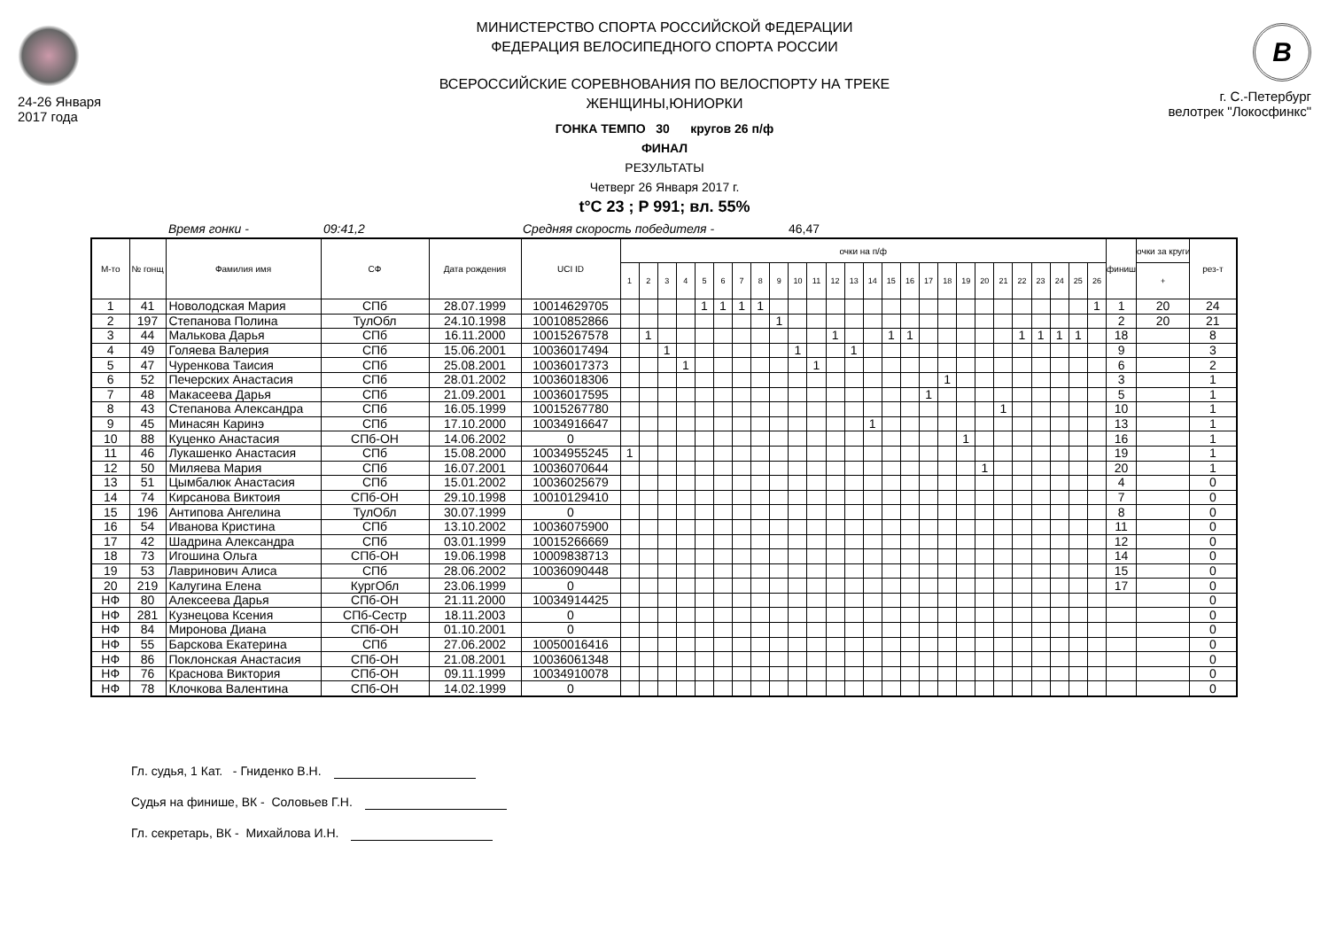24-26 Января
2017 года
МИНИСТЕРСТВО СПОРТА РОССИЙСКОЙ ФЕДЕРАЦИИ
ФЕДЕРАЦИЯ ВЕЛОСИПЕДНОГО СПОРТА РОССИИ
ВСЕРОССИЙСКИЕ СОРЕВНОВАНИЯ ПО ВЕЛОСПОРТУ НА ТРЕКЕ
ЖЕНЩИНЫ,ЮНИОРКИ
ГОНКА ТЕМПО 30 кругов 26 п/ф
ФИНАЛ
РЕЗУЛЬТАТЫ
Четверг 26 Января 2017 г.
t°C 23 ; P 991; вл. 55%
B
г. С.-Петербург
велотрек "Локосфинкс"
Время гонки - 09:41,2 Средняя скорость победителя - 46,47
| М-то | № гонщ | Фамилия имя | СФ | Дата рождения | UCI ID | очки на п/ф | | | | | | | | | | | | | | | | | | | | | | | | | | финиш | очки за круги | рез-т |
| --- | --- | --- | --- | --- | --- | --- | --- | --- | --- | --- | --- | --- | --- | --- | --- | --- | --- | --- | --- | --- | --- | --- | --- | --- | --- | --- | --- | --- | --- | --- | --- | --- | --- | --- |
| | | | | | | 1 | 2 | 3 | 4 | 5 | 6 | 7 | 8 | 9 | 10 | 11 | 12 | 13 | 14 | 15 | 16 | 17 | 18 | 19 | 20 | 21 | 22 | 23 | 24 | 25 | 26 | | + | |
| 1 | 41 | Новолодская Мария | СПб | 28.07.1999 | 10014629705 | | | | | 1 | 1 | 1 | 1 | | | | | | | | | | | | | | | | | | 1 | 1 | 20 | 24 |
| 2 | 197 | Степанова Полина | ТулОбл | 24.10.1998 | 10010852866 | | | | | | | | | 1 | | | | | | | | | | | | | | | | | | 2 | 20 | 21 |
| 3 | 44 | Малькова Дарья | СПб | 16.11.2000 | 10015267578 | | 1 | | | | | | | | | | 1 | | | 1 | 1 | | | | | | 1 | 1 | 1 | 1 | | 18 | | 8 |
| 4 | 49 | Голяева Валерия | СПб | 15.06.2001 | 10036017494 | | | 1 | | | | | | | 1 | | | 1 | | | | | | | | | | | | | | 9 | | 3 |
| 5 | 47 | Чуренкова Таисия | СПб | 25.08.2001 | 10036017373 | | | | 1 | | | | | | | 1 | | | | | | | | | | | | | | | | 6 | | 2 |
| 6 | 52 | Печерских Анастасия | СПб | 28.01.2002 | 10036018306 | | | | | | | | | | | | | | | | | | 1 | | | | | | | | | 3 | | 1 |
| 7 | 48 | Макасеева Дарья | СПб | 21.09.2001 | 10036017595 | | | | | | | | | | | | | | | | | 1 | | | | | | | | | | 5 | | 1 |
| 8 | 43 | Степанова Александра | СПб | 16.05.1999 | 10015267780 | | | | | | | | | | | | | | | | | | | | | 1 | | | | | | 10 | | 1 |
| 9 | 45 | Минасян Каринэ | СПб | 17.10.2000 | 10034916647 | | | | | | | | | | | | | | 1 | | | | | | | | | | | | | 13 | | 1 |
| 10 | 88 | Куценко Анастасия | СПб-ОН | 14.06.2002 | 0 | | | | | | | | | | | | | | | | | | | 1 | | | | | | | | 16 | | 1 |
| 11 | 46 | Лукашенко Анастасия | СПб | 15.08.2000 | 10034955245 | 1 | | | | | | | | | | | | | | | | | | | | | | | | | | 19 | | 1 |
| 12 | 50 | Миляева Мария | СПб | 16.07.2001 | 10036070644 | | | | | | | | | | | | | | | | | | | | 1 | | | | | | | 20 | | 1 |
| 13 | 51 | Цымбалюк Анастасия | СПб | 15.01.2002 | 10036025679 | | | | | | | | | | | | | | | | | | | | | | | | | | | 4 | | 0 |
| 14 | 74 | Кирсанова Виктоия | СПб-ОН | 29.10.1998 | 10010129410 | | | | | | | | | | | | | | | | | | | | | | | | | | | 7 | | 0 |
| 15 | 196 | Антипова Ангелина | ТулОбл | 30.07.1999 | 0 | | | | | | | | | | | | | | | | | | | | | | | | | | | 8 | | 0 |
| 16 | 54 | Иванова Кристина | СПб | 13.10.2002 | 10036075900 | | | | | | | | | | | | | | | | | | | | | | | | | | | 11 | | 0 |
| 17 | 42 | Шадрина Александра | СПб | 03.01.1999 | 10015266669 | | | | | | | | | | | | | | | | | | | | | | | | | | | 12 | | 0 |
| 18 | 73 | Игошина Ольга | СПб-ОН | 19.06.1998 | 10009838713 | | | | | | | | | | | | | | | | | | | | | | | | | | | 14 | | 0 |
| 19 | 53 | Лавринович Алиса | СПб | 28.06.2002 | 10036090448 | | | | | | | | | | | | | | | | | | | | | | | | | | | 15 | | 0 |
| 20 | 219 | Калугина Елена | КургОбл | 23.06.1999 | 0 | | | | | | | | | | | | | | | | | | | | | | | | | | | 17 | | 0 |
| НФ | 80 | Алексеева Дарья | СПб-ОН | 21.11.2000 | 10034914425 | | | | | | | | | | | | | | | | | | | | | | | | | | | | | 0 |
| НФ | 281 | Кузнецова Ксения | СПб-Сестр | 18.11.2003 | 0 | | | | | | | | | | | | | | | | | | | | | | | | | | | | | 0 |
| НФ | 84 | Миронова Диана | СПб-ОН | 01.10.2001 | 0 | | | | | | | | | | | | | | | | | | | | | | | | | | | | | 0 |
| НФ | 55 | Барскова Екатерина | СПб | 27.06.2002 | 10050016416 | | | | | | | | | | | | | | | | | | | | | | | | | | | | | 0 |
| НФ | 86 | Поклонская Анастасия | СПб-ОН | 21.08.2001 | 10036061348 | | | | | | | | | | | | | | | | | | | | | | | | | | | | | 0 |
| НФ | 76 | Краснова Виктория | СПб-ОН | 09.11.1999 | 10034910078 | | | | | | | | | | | | | | | | | | | | | | | | | | | | | 0 |
| НФ | 78 | Клочкова Валентина | СПб-ОН | 14.02.1999 | 0 | | | | | | | | | | | | | | | | | | | | | | | | | | | | | 0 |
Гл. судья, 1 Кат. - Гниденко В.Н.
Судья на финише, ВК - Соловьев Г.Н.
Гл. секретарь, ВК - Михайлова И.Н.